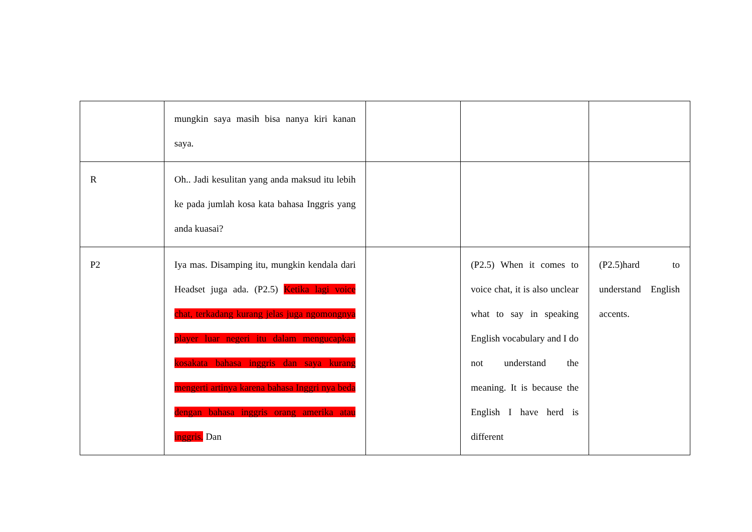| | mungkin saya masih bisa nanya kiri kanan saya. | | | |
| R | Oh.. Jadi kesulitan yang anda maksud itu lebih ke pada jumlah kosa kata bahasa Inggris yang anda kuasai? | | | |
| P2 | Iya mas. Disamping itu, mungkin kendala dari Headset juga ada. (P2.5) Ketika lagi voice chat, terkadang kurang jelas juga ngomongnya player luar negeri itu dalam mengucapkan kosakata bahasa inggris dan saya kurang mengerti artinya karena bahasa Inggri nya beda dengan bahasa inggris orang amerika atau inggris. Dan | | (P2.5) When it comes to voice chat, it is also unclear what to say in speaking English vocabulary and I do not understand the meaning. It is because the English I have herd is different | (P2.5)hard to understand English accents. |